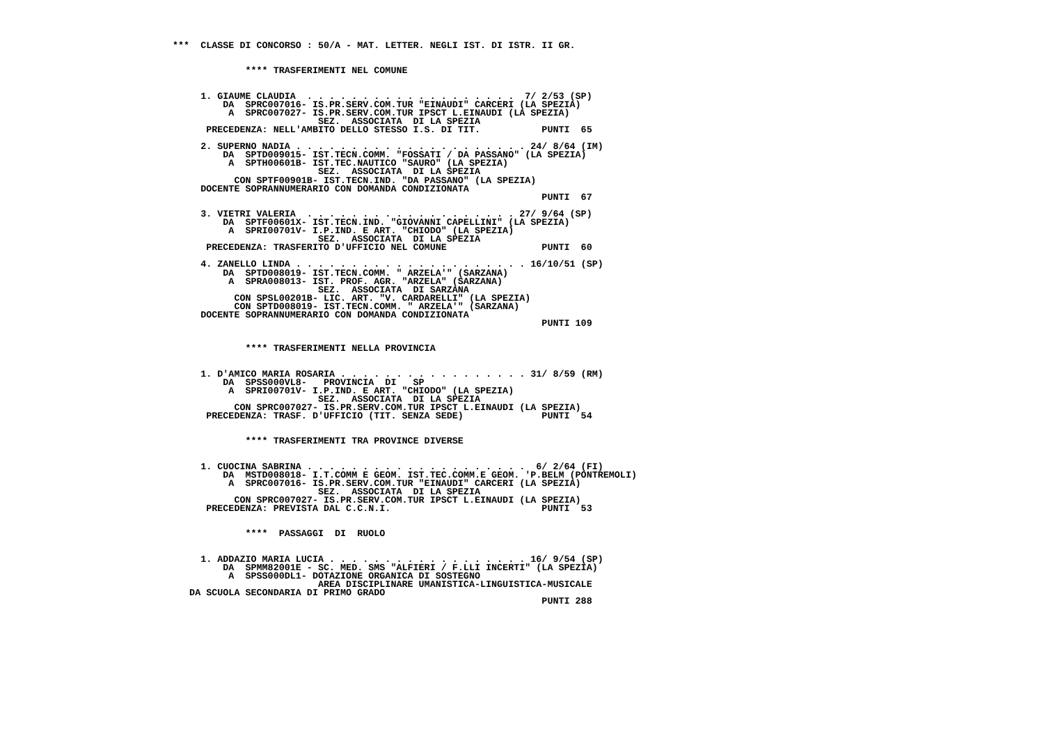***  CLASSE DI CONCORSO : 50/A - MAT. LETTER. NEGLI IST. DI ISTR. II GR.


             **** TRASFERIMENTI NEL COMUNE


     1. GIAUME CLAUDIA  . . . . . . . . . . . . . . . . . . .  7/ 2/53 (SP)
         DA  SPRC007016- IS.PR.SERV.COM.TUR "EINAUDI" CARCERI (LA SPEZIA)
          A  SPRC007027- IS.PR.SERV.COM.TUR IPSCT L.EINAUDI (LA SPEZIA)
                          SEZ.  ASSOCIATA  DI LA SPEZIA
      PRECEDENZA: NELL'AMBITO DELLO STESSO I.S. DI TIT.           PUNTI  65

     2. SUPERNO NADIA . . . . . . . . . . . . . . . . . . . . . 24/ 8/64 (IM)
         DA  SPTD009015- IST.TECN.COMM. "FOSSATI / DA PASSANO" (LA SPEZIA)
          A  SPTH00601B- IST.TEC.NAUTICO "SAURO" (LA SPEZIA)
                          SEZ.  ASSOCIATA  DI LA SPEZIA
           CON SPTF00901B- IST.TECN.IND. "DA PASSANO" (LA SPEZIA)
     DOCENTE SOPRANNUMERARIO CON DOMANDA CONDIZIONATA
                                                                  PUNTI  67

     3. VIETRI VALERIA  . . . . . . . . . . . . . . . . . . . 27/ 9/64 (SP)
         DA  SPTF00601X- IST.TECN.IND. "GIOVANNI CAPELLINI" (LA SPEZIA)
          A  SPRI00701V- I.P.IND. E ART. "CHIODO" (LA SPEZIA)
                          SEZ.  ASSOCIATA  DI LA SPEZIA
      PRECEDENZA: TRASFERITO D'UFFICIO NEL COMUNE                 PUNTI  60

     4. ZANELLO LINDA . . . . . . . . . . . . . . . . . . . . . 16/10/51 (SP)
         DA  SPTD008019- IST.TECN.COMM. " ARZELA'" (SARZANA)
          A  SPRA008013- IST. PROF. AGR. "ARZELA" (SARZANA)
                          SEZ.  ASSOCIATA  DI SARZANA
           CON SPSL00201B- LIC. ART. "V. CARDARELLI" (LA SPEZIA)
           CON SPTD008019- IST.TECN.COMM. " ARZELA'" (SARZANA)
     DOCENTE SOPRANNUMERARIO CON DOMANDA CONDIZIONATA
                                                                  PUNTI 109


             **** TRASFERIMENTI NELLA PROVINCIA


     1. D'AMICO MARIA ROSARIA . . . . . . . . . . . . . . . . . 31/ 8/59 (RM)
         DA  SPSS000VL8-   PROVINCIA  DI   SP
          A  SPRI00701V- I.P.IND. E ART. "CHIODO" (LA SPEZIA)
                          SEZ.  ASSOCIATA  DI LA SPEZIA
           CON SPRC007027- IS.PR.SERV.COM.TUR IPSCT L.EINAUDI (LA SPEZIA)
      PRECEDENZA: TRASF. D'UFFICIO (TIT. SENZA SEDE)              PUNTI  54


             **** TRASFERIMENTI TRA PROVINCE DIVERSE


     1. CUOCINA SABRINA . . . . . . . . . . . . . . . . . . . .  6/ 2/64 (FI)
         DA  MSTD008018- I.T.COMM E GEOM. IST.TEC.COMM.E GEOM. 'P.BELM (PONTREMOLI)
          A  SPRC007016- IS.PR.SERV.COM.TUR "EINAUDI" CARCERI (LA SPEZIA)
                          SEZ.  ASSOCIATA  DI LA SPEZIA
           CON SPRC007027- IS.PR.SERV.COM.TUR IPSCT L.EINAUDI (LA SPEZIA)
      PRECEDENZA: PREVISTA DAL C.C.N.I.                           PUNTI  53


             ****  PASSAGGI  DI  RUOLO


     1. ADDAZIO MARIA LUCIA . . . . . . . . . . . . . . . . . . 16/ 9/54 (SP)
         DA  SPMM82001E - SC. MED. SMS "ALFIERI / F.LLI INCERTI" (LA SPEZIA)
          A  SPSS000DL1- DOTAZIONE ORGANICA DI SOSTEGNO
                          AREA DISCIPLINARE UMANISTICA-LINGUISTICA-MUSICALE
   DA SCUOLA SECONDARIA DI PRIMO GRADO
                                                                  PUNTI 288